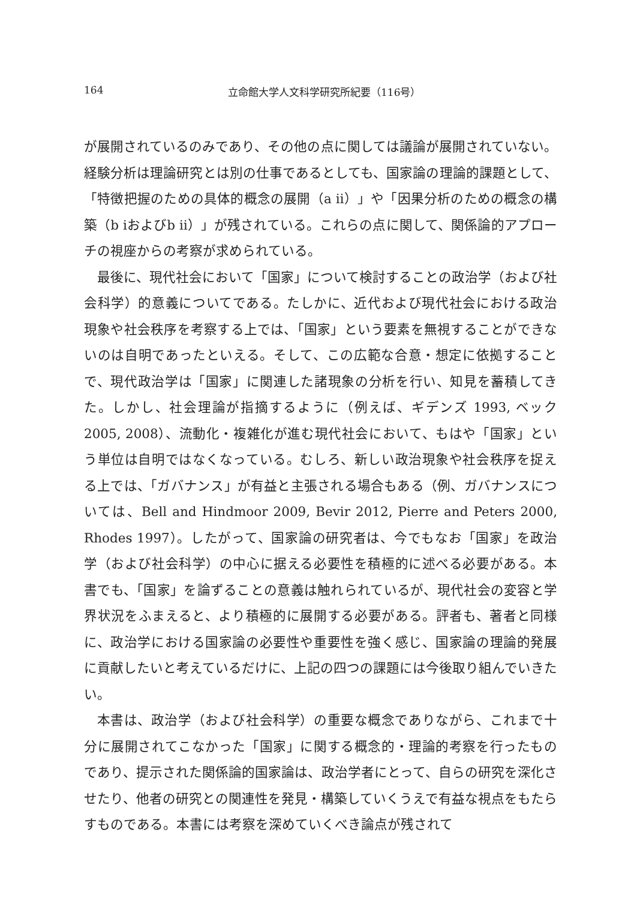164 立命館大学人文科学研究所紀要（116号）
が展開されているのみであり、その他の点に関しては議論が展開されていない。経験分析は理論研究とは別の仕事であるとしても、国家論の理論的課題として、「特徴把握のための具体的概念の展開（a ⅱ）」や「因果分析のための概念の構築（b ⅰおよびb ⅱ）」が残されている。これらの点に関して、関係論的アプローチの視座からの考察が求められている。
最後に、現代社会において「国家」について検討することの政治学（および社会科学）的意義についてである。たしかに、近代および現代社会における政治現象や社会秩序を考察する上では、「国家」という要素を無視することができないのは自明であったといえる。そして、この広範な合意・想定に依拠することで、現代政治学は「国家」に関連した諸現象の分析を行い、知見を蓄積してきた。しかし、社会理論が指摘するように（例えば、ギデンズ 1993, ベック 2005, 2008）、流動化・複雑化が進む現代社会において、もはや「国家」という単位は自明ではなくなっている。むしろ、新しい政治現象や社会秩序を捉える上では、「ガバナンス」が有益と主張される場合もある（例、ガバナンスについては、Bell and Hindmoor 2009, Bevir 2012, Pierre and Peters 2000, Rhodes 1997）。したがって、国家論の研究者は、今でもなお「国家」を政治学（および社会科学）の中心に据える必要性を積極的に述べる必要がある。本書でも、「国家」を論ずることの意義は触れられているが、現代社会の変容と学界状況をふまえると、より積極的に展開する必要がある。評者も、著者と同様に、政治学における国家論の必要性や重要性を強く感じ、国家論の理論的発展に貢献したいと考えているだけに、上記の四つの課題には今後取り組んでいきたい。
本書は、政治学（および社会科学）の重要な概念でありながら、これまで十分に展開されてこなかった「国家」に関する概念的・理論的考察を行ったものであり、提示された関係論的国家論は、政治学者にとって、自らの研究を深化させたり、他者の研究との関連性を発見・構築していくうえで有益な視点をもたらすものである。本書には考察を深めていくべき論点が残されて